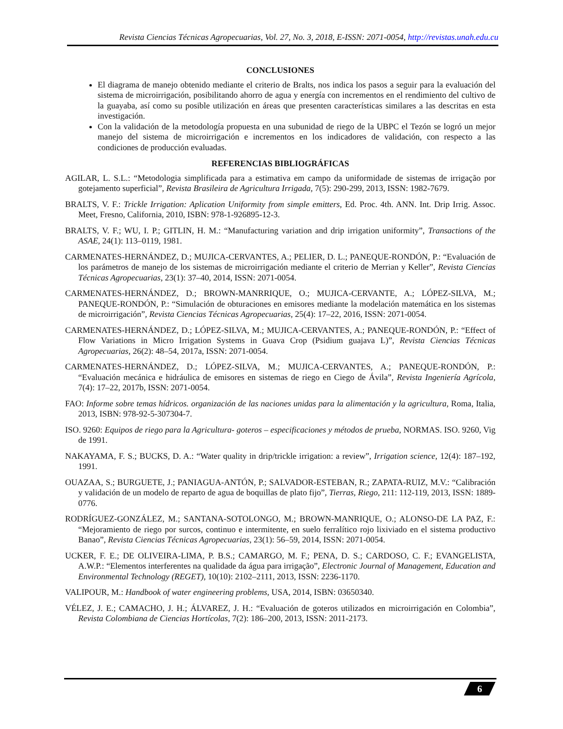Revista Ciencias Técnicas Agropecuarias, Vol. 27, No. 3, 2018, E-ISSN: 2071-0054, http://revistas.unah.edu.cu
CONCLUSIONES
El diagrama de manejo obtenido mediante el criterio de Bralts, nos indica los pasos a seguir para la evaluación del sistema de microirrigación, posibilitando ahorro de agua y energía con incrementos en el rendimiento del cultivo de la guayaba, así como su posible utilización en áreas que presenten características similares a las descritas en esta investigación.
Con la validación de la metodología propuesta en una subunidad de riego de la UBPC el Tezón se logró un mejor manejo del sistema de microirrigación e incrementos en los indicadores de validación, con respecto a las condiciones de producción evaluadas.
REFERENCIAS BIBLIOGRÁFICAS
AGILAR, L. S.L.: “Metodologia simplificada para a estimativa em campo da uniformidade de sistemas de irrigação por gotejamento superficial”, Revista Brasileira de Agricultura Irrigada, 7(5): 290-299, 2013, ISSN: 1982-7679.
BRALTS, V. F.: Trickle Irrigation: Aplication Uniformity from simple emitters, Ed. Proc. 4th. ANN. Int. Drip Irrig. Assoc. Meet, Fresno, California, 2010, ISBN: 978-1-926895-12-3.
BRALTS, V. F.; WU, I. P.; GITLIN, H. M.: “Manufacturing variation and drip irrigation uniformity”, Transactions of the ASAE, 24(1): 113–0119, 1981.
CARMENATES-HERNÁNDEZ, D.; MUJICA-CERVANTES, A.; PELIER, D. L.; PANEQUE-RONDÓN, P.: “Evaluación de los parámetros de manejo de los sistemas de microirrigación mediante el criterio de Merrian y Keller”, Revista Ciencias Técnicas Agropecuarias, 23(1): 37–40, 2014, ISSN: 2071-0054.
CARMENATES-HERNÁNDEZ, D.; BROWN-MANRRIQUE, O.; MUJICA-CERVANTE, A.; LÓPEZ-SILVA, M.; PANEQUE-RONDÓN, P.: “Simulación de obturaciones en emisores mediante la modelación matemática en los sistemas de microirrigación”, Revista Ciencias Técnicas Agropecuarias, 25(4): 17–22, 2016, ISSN: 2071-0054.
CARMENATES-HERNÁNDEZ, D.; LÓPEZ-SILVA, M.; MUJICA-CERVANTES, A.; PANEQUE-RONDÓN, P.: “Effect of Flow Variations in Micro Irrigation Systems in Guava Crop (Psidium guajava L)”, Revista Ciencias Técnicas Agropecuarias, 26(2): 48–54, 2017a, ISSN: 2071-0054.
CARMENATES-HERNÁNDEZ, D.; LÓPEZ-SILVA, M.; MUJICA-CERVANTES, A.; PANEQUE-RONDÓN, P.: “Evaluación mecánica e hidráulica de emisores en sistemas de riego en Ciego de Ávila”, Revista Ingeniería Agrícola, 7(4): 17–22, 2017b, ISSN: 2071-0054.
FAO: Informe sobre temas hídricos. organización de las naciones unidas para la alimentación y la agricultura, Roma, Italia, 2013, ISBN: 978-92-5-307304-7.
ISO. 9260: Equipos de riego para la Agricultura- goteros – especificaciones y métodos de prueba, NORMAS. ISO. 9260, Vig de 1991.
NAKAYAMA, F. S.; BUCKS, D. A.: “Water quality in drip/trickle irrigation: a review”, Irrigation science, 12(4): 187–192, 1991.
OUAZAA, S.; BURGUETE, J.; PANIAGUA-ANTÓN, P.; SALVADOR-ESTEBAN, R.; ZAPATA-RUIZ, M.V.: “Calibración y validación de un modelo de reparto de agua de boquillas de plato fijo”, Tierras, Riego, 211: 112-119, 2013, ISSN: 1889-0776.
RODRÍGUEZ-GONZÁLEZ, M.; SANTANA-SOTOLONGO, M.; BROWN-MANRIQUE, O.; ALONSO-DE LA PAZ, F.: “Mejoramiento de riego por surcos, continuo e intermitente, en suelo ferralítico rojo lixiviado en el sistema productivo Banao”, Revista Ciencias Técnicas Agropecuarias, 23(1): 56–59, 2014, ISSN: 2071-0054.
UCKER, F. E.; DE OLIVEIRA-LIMA, P. B.S.; CAMARGO, M. F.; PENA, D. S.; CARDOSO, C. F.; EVANGELISTA, A.W.P.: “Elementos interferentes na qualidade da água para irrigação”, Electronic Journal of Management, Education and Environmental Technology (REGET), 10(10): 2102–2111, 2013, ISSN: 2236-1170.
VALIPOUR, M.: Handbook of water engineering problems, USA, 2014, ISBN: 03650340.
VÉLEZ, J. E.; CAMACHO, J. H.; ÁLVAREZ, J. H.: “Evaluación de goteros utilizados en microirrigación en Colombia”, Revista Colombiana de Ciencias Hortícolas, 7(2): 186–200, 2013, ISSN: 2011-2173.
6